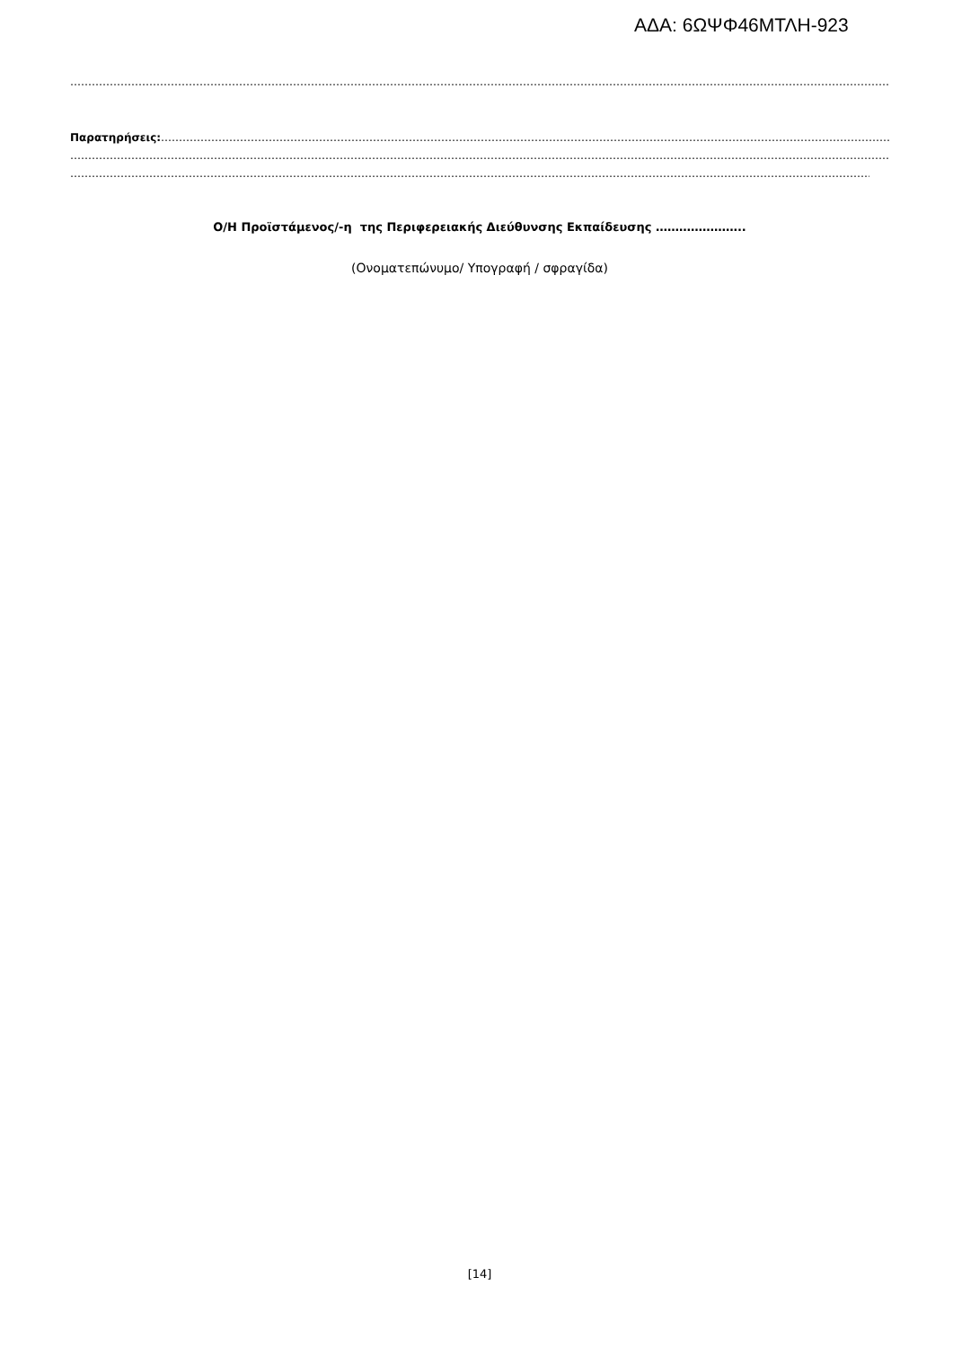ΑΔΑ: 6ΩΨΦ46ΜΤΛΗ-923
……………………………………………………………………………………………………………………………………………………………………………………………………………………………………………………………
Παρατηρήσεις:……………………………………………………………………………………………………………………………………………………………………………………………………………………………
……………………………………………………………………………………………………………………………………………………………………………………………………………………………………………………………
……………………………………………………………………………………………………………………………………………………………………………………………………………………………………………………………
Ο/Η Προϊστάμενος/-η της Περιφερειακής Διεύθυνσης Εκπαίδευσης …………………..
(Ονοματεπώνυμο/ Υπογραφή / σφραγίδα)
[14]